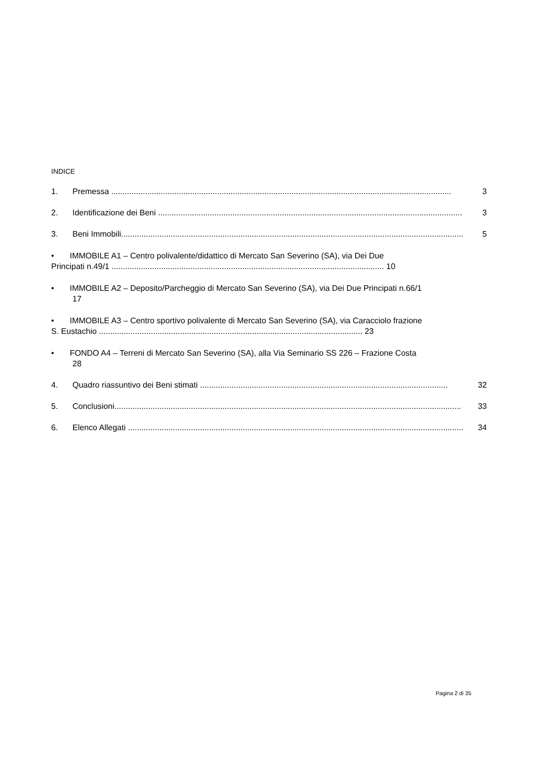INDICE
1. Premessa ....................................................................................................................................................... 3
2. Identificazione dei Beni ....................................................................................................................................... 3
3. Beni Immobili........................................................................................................................................................ 5
• IMMOBILE A1 – Centro polivalente/didattico di Mercato San Severino (SA), via Dei Due
Principati n.49/1 ......................................................................................................................... 10
• IMMOBILE A2 – Deposito/Parcheggio di Mercato San Severino (SA), via Dei Due Principati n.66/1
17
• IMMOBILE A3 – Centro sportivo polivalente di Mercato San Severino (SA), via Caracciolo frazione
S. Eustachio ..................................................................................................................... 23
• FONDO A4 – Terreni di Mercato San Severino (SA), alla Via Seminario SS 226 – Frazione Costa
28
4. Quadro riassuntivo dei Beni stimati .............................................................................................................. 32
5. Conclusioni.......................................................................................................................................................... 33
6. Elenco Allegati ..................................................................................................................................................... 34
Pagina 2 di 35